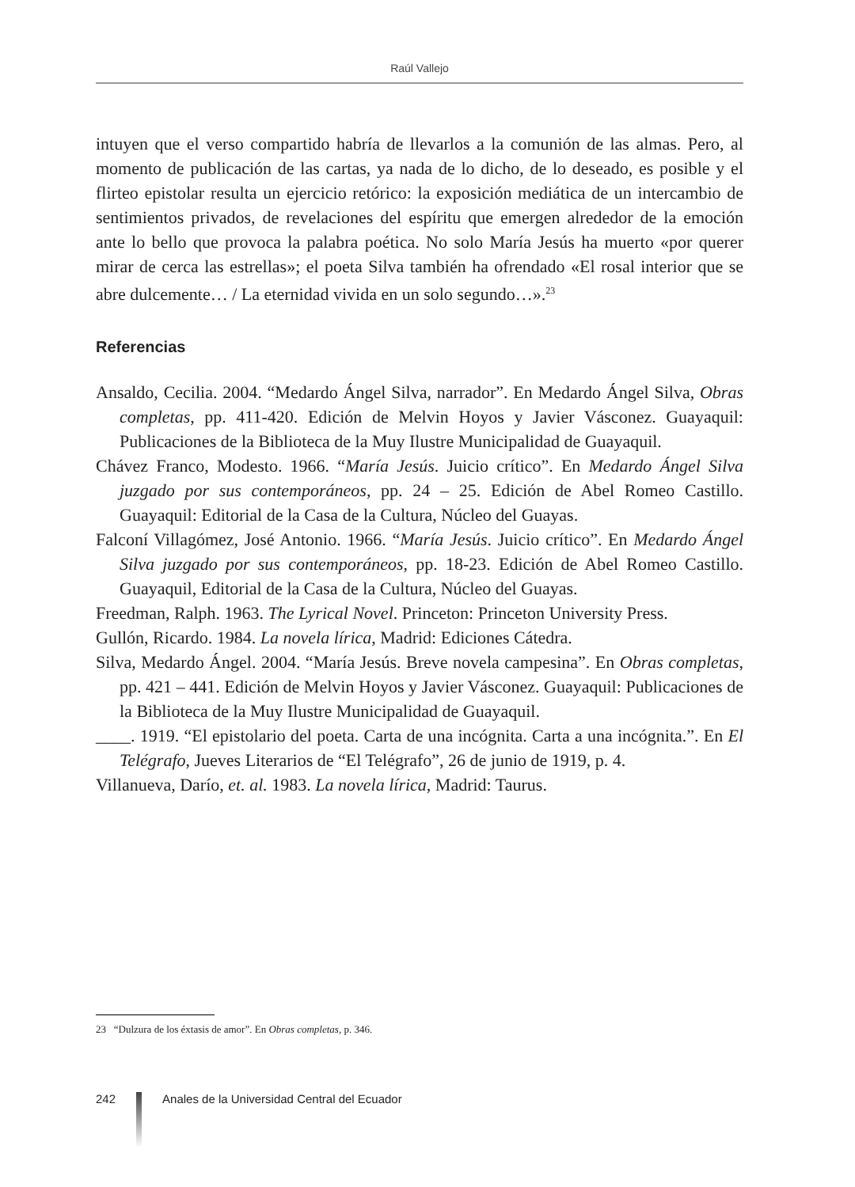Raúl Vallejo
intuyen que el verso compartido habría de llevarlos a la comunión de las almas. Pero, al momento de publicación de las cartas, ya nada de lo dicho, de lo deseado, es posible y el flirteo epistolar resulta un ejercicio retórico: la exposición mediática de un intercambio de sentimientos privados, de revelaciones del espíritu que emergen alrededor de la emoción ante lo bello que provoca la palabra poética. No solo María Jesús ha muerto «por querer mirar de cerca las estrellas»; el poeta Silva también ha ofrendado «El rosal interior que se abre dulcemente… / La eternidad vivida en un solo segundo…».<sup>23</sup>
Referencias
Ansaldo, Cecilia. 2004. “Medardo Ángel Silva, narrador”. En Medardo Ángel Silva, Obras completas, pp. 411-420. Edición de Melvin Hoyos y Javier Vásconez. Guayaquil: Publicaciones de la Biblioteca de la Muy Ilustre Municipalidad de Guayaquil.
Chávez Franco, Modesto. 1966. “María Jesús. Juicio crítico”. En Medardo Ángel Silva juzgado por sus contemporáneos, pp. 24 – 25. Edición de Abel Romeo Castillo. Guayaquil: Editorial de la Casa de la Cultura, Núcleo del Guayas.
Falconí Villagómez, José Antonio. 1966. “María Jesús. Juicio crítico”. En Medardo Ángel Silva juzgado por sus contemporáneos, pp. 18-23. Edición de Abel Romeo Castillo. Guayaquil, Editorial de la Casa de la Cultura, Núcleo del Guayas.
Freedman, Ralph. 1963. The Lyrical Novel. Princeton: Princeton University Press.
Gullón, Ricardo. 1984. La novela lírica, Madrid: Ediciones Cátedra.
Silva, Medardo Ángel. 2004. “María Jesús. Breve novela campesina”. En Obras completas, pp. 421 – 441. Edición de Melvin Hoyos y Javier Vásconez. Guayaquil: Publicaciones de la Biblioteca de la Muy Ilustre Municipalidad de Guayaquil.
____. 1919. “El epistolario del poeta. Carta de una incógnita. Carta a una incógnita.”. En El Telégrafo, Jueves Literarios de “El Telégrafo”, 26 de junio de 1919, p. 4.
Villanueva, Darío, et. al. 1983. La novela lírica, Madrid: Taurus.
23 “Dulzura de los éxtasis de amor”. En Obras completas, p. 346.
242 Anales de la Universidad Central del Ecuador